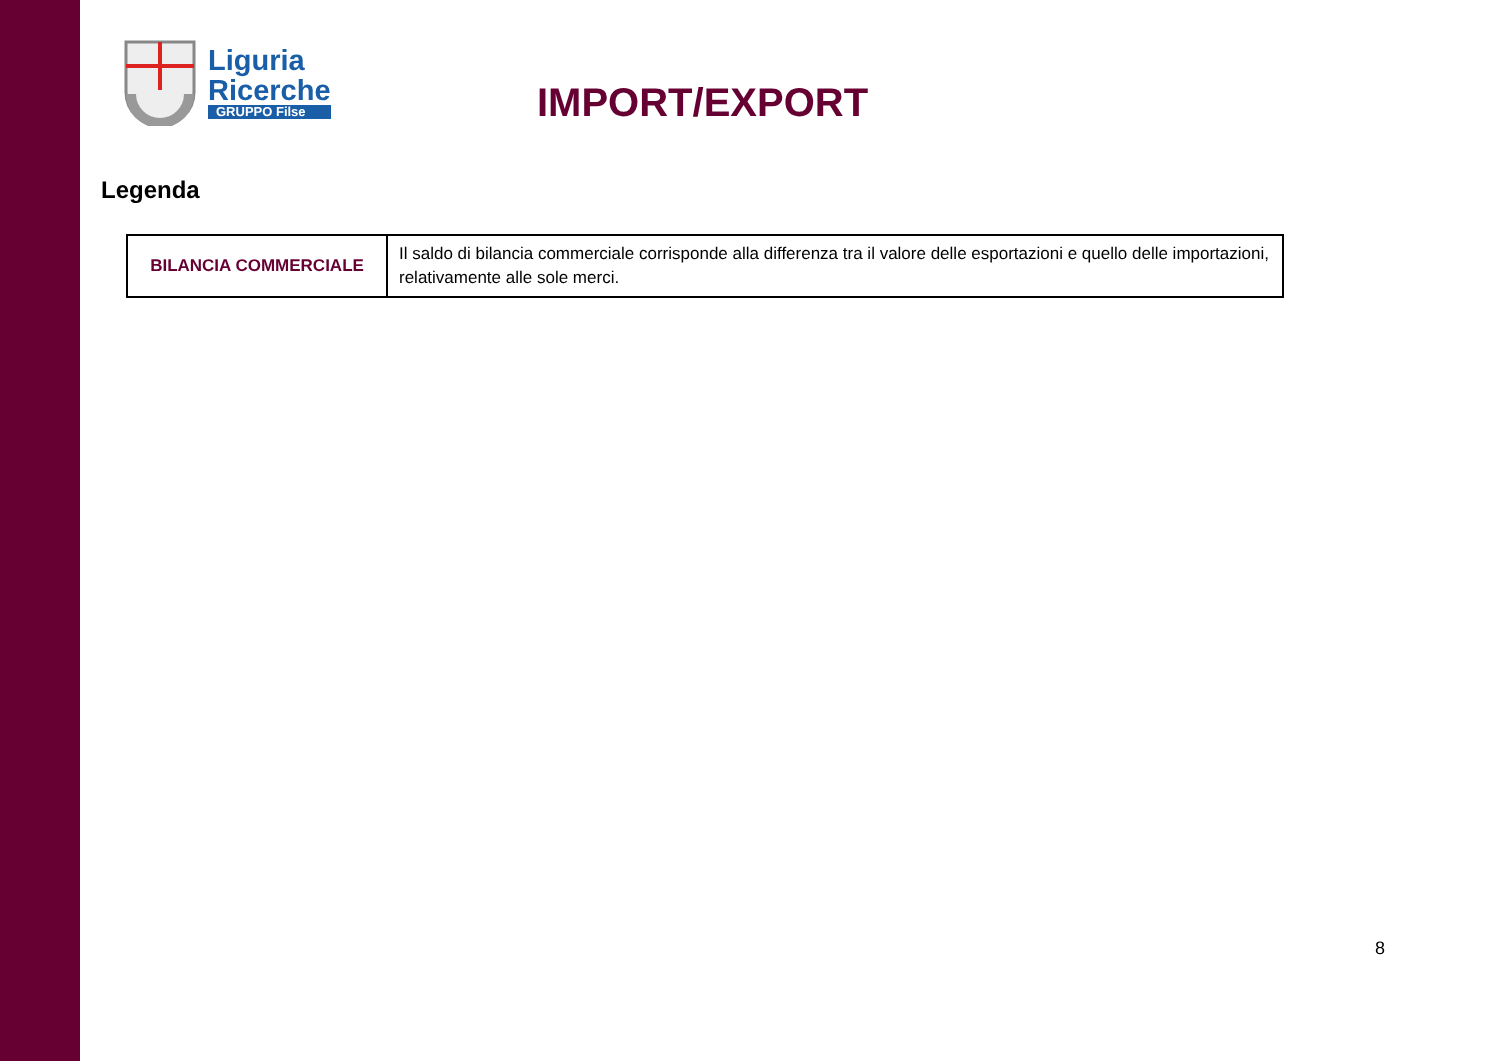Liguria
Ricerche
GRUPPO Filse
IMPORT/EXPORT
Legenda
| BILANCIA COMMERCIALE | Il saldo di bilancia commerciale corrisponde alla differenza tra il valore delle esportazioni e quello delle importazioni, relativamente alle sole merci. |
8